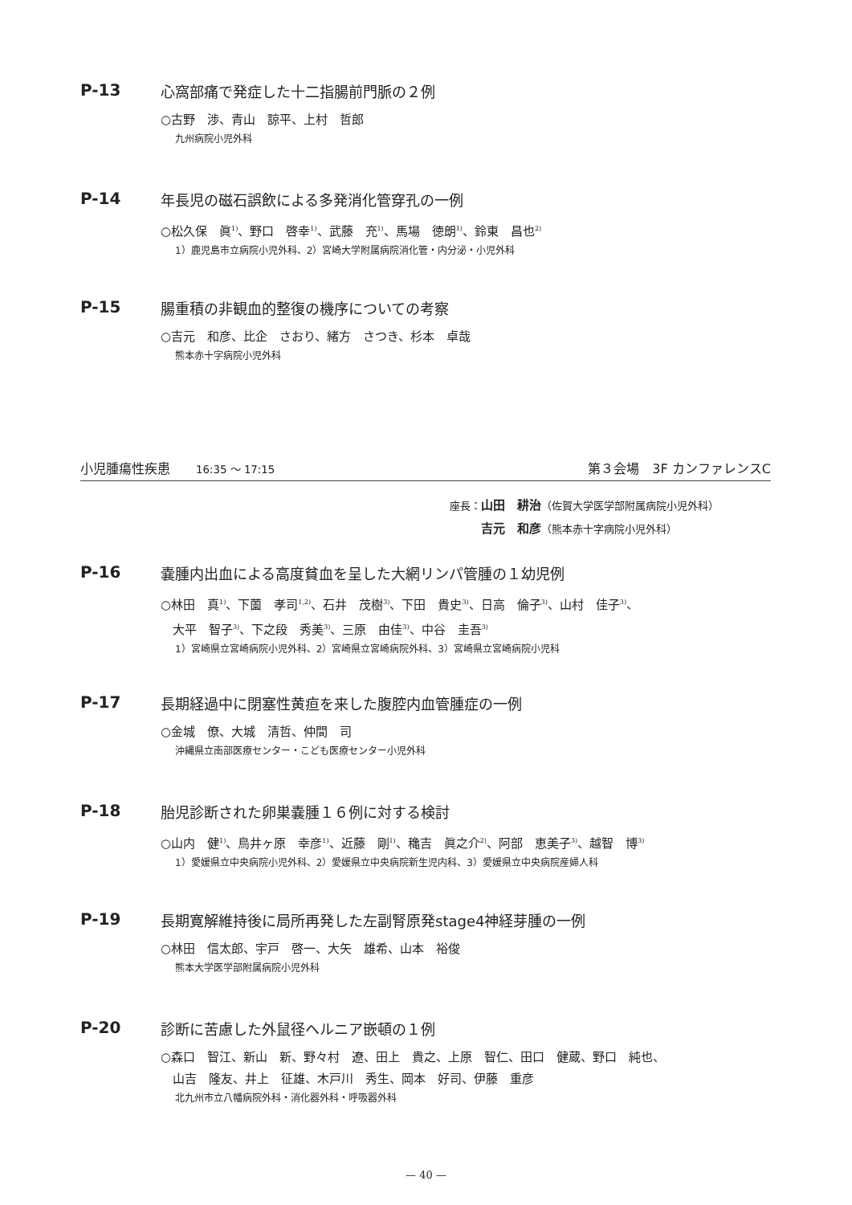P-13 心窩部痛で発症した十二指腸前門脈の２例
○古野　渉、青山　諒平、上村　哲郎
九州病院小児外科
P-14 年長児の磁石誤飲による多発消化管穿孔の一例
○松久保　眞<sup>1)</sup>、野口　啓幸<sup>1)</sup>、武藤　充<sup>1)</sup>、馬場　徳朗<sup>1)</sup>、鈴東　昌也<sup>2)</sup>
1）鹿児島市立病院小児外科、2）宮崎大学附属病院消化管・内分泌・小児外科
P-15 腸重積の非観血的整復の機序についての考察
○吉元　和彦、比企　さおり、緒方　さつき、杉本　卓哉
熊本赤十字病院小児外科
小児腫瘍性疾患　　16:35 ～ 17:15 第３会場　3F カンファレンスC
座長：山田　耕治（佐賀大学医学部附属病院小児外科）
　　　吉元　和彦（熊本赤十字病院小児外科）
P-16 嚢腫内出血による高度貧血を呈した大網リンパ管腫の１幼児例
○林田　真<sup>1)</sup>、下薗　孝司<sup>1,2)</sup>、石井　茂樹<sup>3)</sup>、下田　貴史<sup>3)</sup>、日高　倫子<sup>3)</sup>、山村　佳子<sup>3)</sup>、
　大平　智子<sup>3)</sup>、下之段　秀美<sup>3)</sup>、三原　由佳<sup>3)</sup>、中谷　圭吾<sup>3)</sup>
1）宮崎県立宮崎病院小児外科、2）宮崎県立宮崎病院外科、3）宮崎県立宮崎病院小児科
P-17 長期経過中に閉塞性黄疸を来した腹腔内血管腫症の一例
○金城　僚、大城　清哲、仲間　司
沖縄県立南部医療センター・こども医療センター小児外科
P-18 胎児診断された卵巣嚢腫１６例に対する検討
○山内　健<sup>1)</sup>、鳥井ヶ原　幸彦<sup>1)</sup>、近藤　剛<sup>1)</sup>、穐吉　眞之介<sup>2)</sup>、阿部　恵美子<sup>3)</sup>、越智　博<sup>3)</sup>
1）愛媛県立中央病院小児外科、2）愛媛県立中央病院新生児内科、3）愛媛県立中央病院産婦人科
P-19 長期寛解維持後に局所再発した左副腎原発stage4神経芽腫の一例
○林田　信太郎、宇戸　啓一、大矢　雄希、山本　裕俊
熊本大学医学部附属病院小児外科
P-20 診断に苦慮した外鼠径ヘルニア嵌頓の１例
○森口　智江、新山　新、野々村　遼、田上　貴之、上原　智仁、田口　健蔵、野口　純也、
　山吉　隆友、井上　征雄、木戸川　秀生、岡本　好司、伊藤　重彦
北九州市立八幡病院外科・消化器外科・呼吸器外科
— 40 —